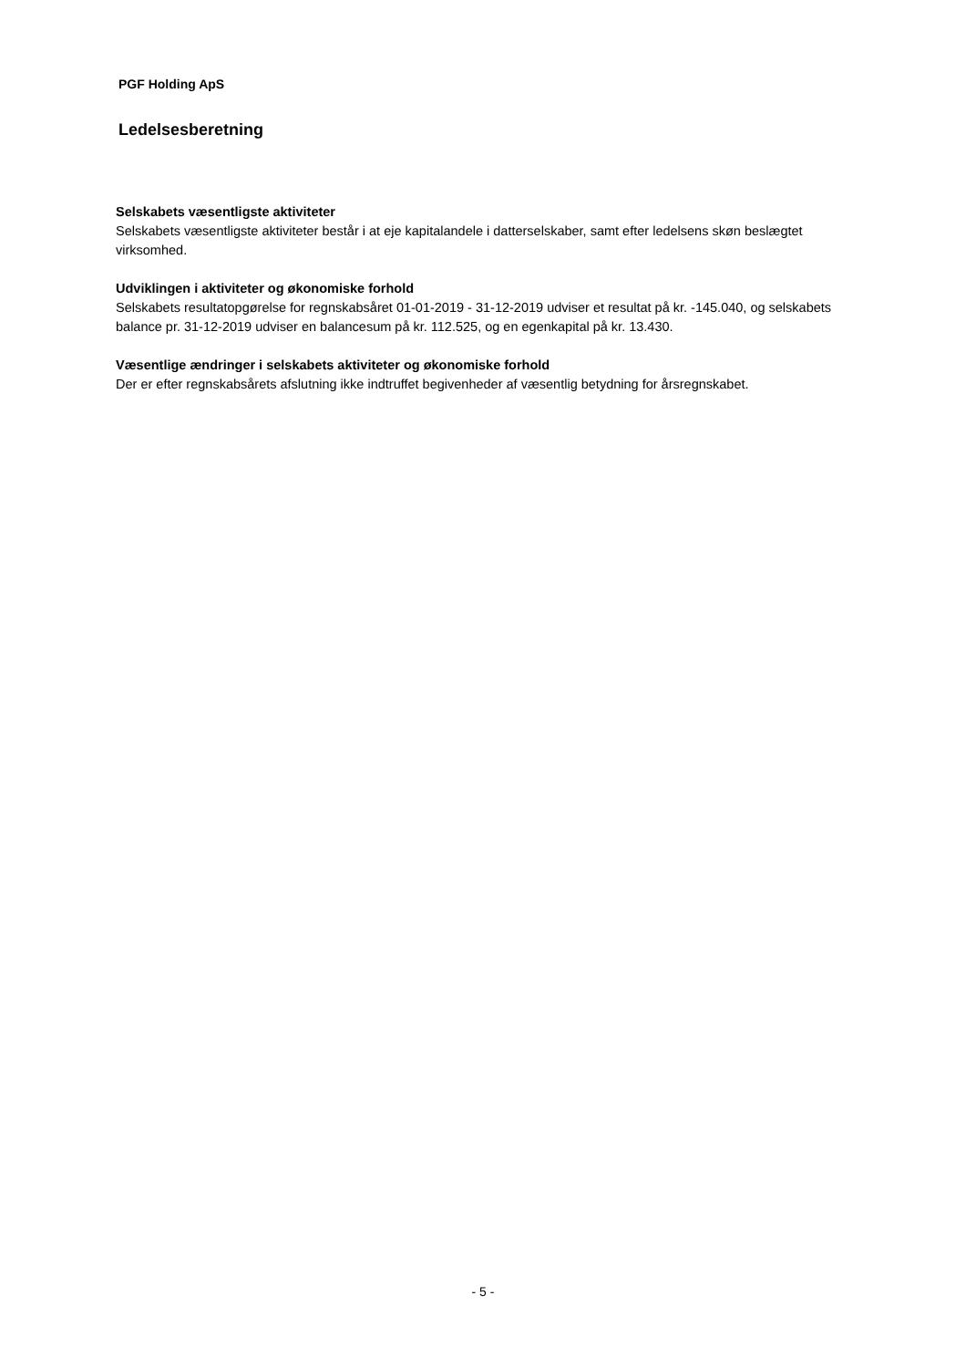PGF Holding ApS
Ledelsesberetning
Selskabets væsentligste aktiviteter
Selskabets væsentligste aktiviteter består i at eje kapitalandele i datterselskaber, samt efter ledelsens skøn beslægtet virksomhed.
Udviklingen i aktiviteter og økonomiske forhold
Selskabets resultatopgørelse for regnskabsåret 01-01-2019 - 31-12-2019 udviser et resultat på kr. -145.040, og selskabets balance pr. 31-12-2019 udviser en balancesum på kr. 112.525, og en egenkapital på kr. 13.430.
Væsentlige ændringer i selskabets aktiviteter og økonomiske forhold
Der er efter regnskabsårets afslutning ikke indtruffet begivenheder af væsentlig betydning for årsregnskabet.
- 5 -